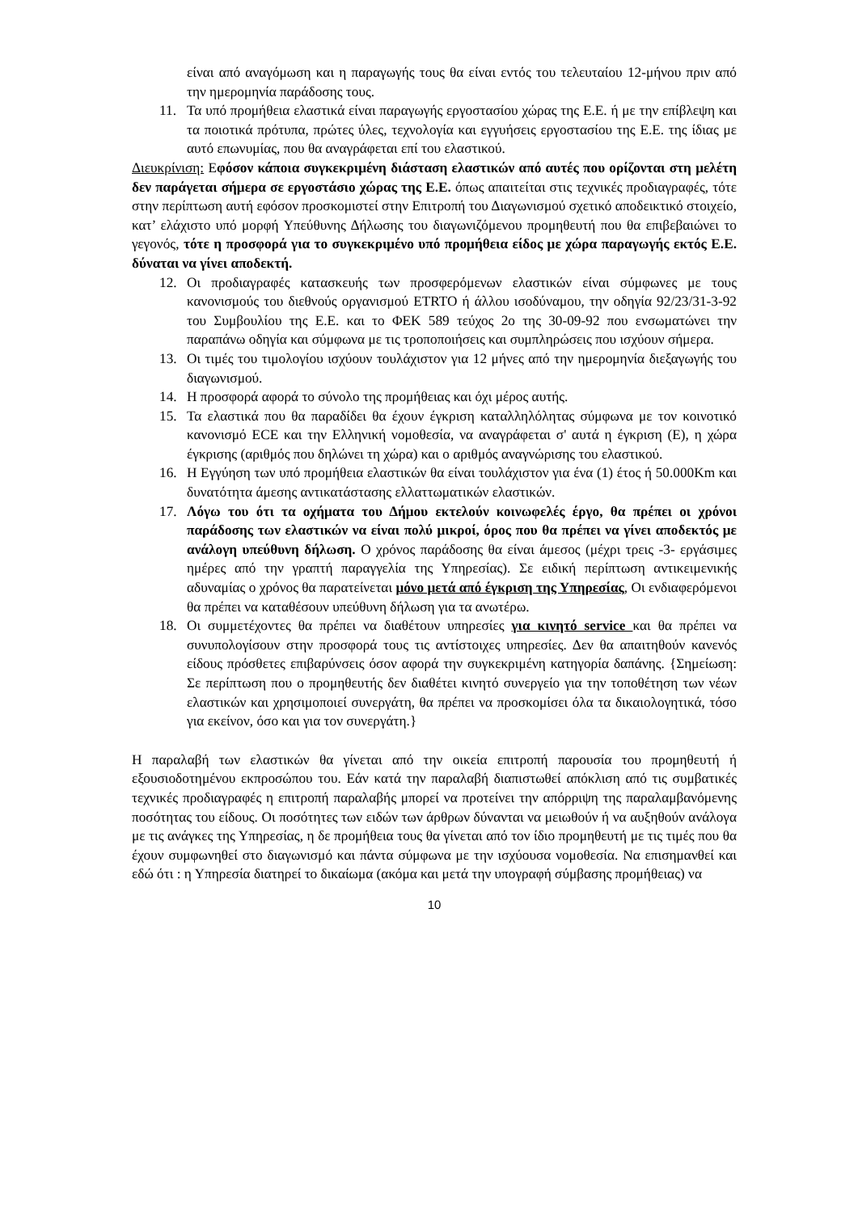είναι από αναγόμωση και η παραγωγής τους θα είναι εντός του τελευταίου 12-μήνου πριν από την ημερομηνία παράδοσης τους.
11. Τα υπό προμήθεια ελαστικά είναι παραγωγής εργοστασίου χώρας της Ε.Ε. ή με την επίβλεψη και τα ποιοτικά πρότυπα, πρώτες ύλες, τεχνολογία και εγγυήσεις εργοστασίου της Ε.Ε. της ίδιας με αυτό επωνυμίας, που θα αναγράφεται επί του ελαστικού.
Διευκρίνιση: Εφόσον κάποια συγκεκριμένη διάσταση ελαστικών από αυτές που ορίζονται στη μελέτη δεν παράγεται σήμερα σε εργοστάσιο χώρας της Ε.Ε. όπως απαιτείται στις τεχνικές προδιαγραφές, τότε στην περίπτωση αυτή εφόσον προσκομιστεί στην Επιτροπή του Διαγωνισμού σχετικό αποδεικτικό στοιχείο, κατ’ ελάχιστο υπό μορφή Υπεύθυνης Δήλωσης του διαγωνιζόμενου προμηθευτή που θα επιβεβαιώνει το γεγονός, τότε η προσφορά για το συγκεκριμένο υπό προμήθεια είδος με χώρα παραγωγής εκτός Ε.Ε. δύναται να γίνει αποδεκτή.
12. Οι προδιαγραφές κατασκευής των προσφερόμενων ελαστικών είναι σύμφωνες με τους κανονισμούς του διεθνούς οργανισμού ETRTO ή άλλου ισοδύναμου, την οδηγία 92/23/31-3-92 του Συμβουλίου της Ε.Ε. και το ΦΕΚ 589 τεύχος 2ο της 30-09-92 που ενσωματώνει την παραπάνω οδηγία και σύμφωνα με τις τροποποιήσεις και συμπληρώσεις που ισχύουν σήμερα.
13. Οι τιμές του τιμολογίου ισχύουν τουλάχιστον για 12 μήνες από την ημερομηνία διεξαγωγής του διαγωνισμού.
14. Η προσφορά αφορά το σύνολο της προμήθειας και όχι μέρος αυτής.
15. Τα ελαστικά που θα παραδίδει θα έχουν έγκριση καταλληλόλητας σύμφωνα με τον κοινοτικό κανονισμό ECE και την Ελληνική νομοθεσία, να αναγράφεται σ' αυτά η έγκριση (Ε), η χώρα έγκρισης (αριθμός που δηλώνει τη χώρα) και ο αριθμός αναγνώρισης του ελαστικού.
16. Η Εγγύηση των υπό προμήθεια ελαστικών θα είναι τουλάχιστον για ένα (1) έτος ή 50.000Km και δυνατότητα άμεσης αντικατάστασης ελλαττωματικών ελαστικών.
17. Λόγω του ότι τα οχήματα του Δήμου εκτελούν κοινωφελές έργο, θα πρέπει οι χρόνοι παράδοσης των ελαστικών να είναι πολύ μικροί, όρος που θα πρέπει να γίνει αποδεκτός με ανάλογη υπεύθυνη δήλωση. Ο χρόνος παράδοσης θα είναι άμεσος (μέχρι τρεις -3- εργάσιμες ημέρες από την γραπτή παραγγελία της Υπηρεσίας). Σε ειδική περίπτωση αντικειμενικής αδυναμίας ο χρόνος θα παρατείνεται μόνο μετά από έγκριση της Υπηρεσίας, Οι ενδιαφερόμενοι θα πρέπει να καταθέσουν υπεύθυνη δήλωση για τα ανωτέρω.
18. Οι συμμετέχοντες θα πρέπει να διαθέτουν υπηρεσίες για κινητό service και θα πρέπει να συνυπολογίσουν στην προσφορά τους τις αντίστοιχες υπηρεσίες. Δεν θα απαιτηθούν κανενός είδους πρόσθετες επιβαρύνσεις όσον αφορά την συγκεκριμένη κατηγορία δαπάνης. {Σημείωση: Σε περίπτωση που ο προμηθευτής δεν διαθέτει κινητό συνεργείο για την τοποθέτηση των νέων ελαστικών και χρησιμοποιεί συνεργάτη, θα πρέπει να προσκομίσει όλα τα δικαιολογητικά, τόσο για εκείνον, όσο και για τον συνεργάτη.}
Η παραλαβή των ελαστικών θα γίνεται από την οικεία επιτροπή παρουσία του προμηθευτή ή εξουσιοδοτημένου εκπροσώπου του. Εάν κατά την παραλαβή διαπιστωθεί απόκλιση από τις συμβατικές τεχνικές προδιαγραφές η επιτροπή παραλαβής μπορεί να προτείνει την απόρριψη της παραλαμβανόμενης ποσότητας του είδους. Οι ποσότητες των ειδών των άρθρων δύνανται να μειωθούν ή να αυξηθούν ανάλογα με τις ανάγκες της Υπηρεσίας, η δε προμήθεια τους θα γίνεται από τον ίδιο προμηθευτή με τις τιμές που θα έχουν συμφωνηθεί στο διαγωνισμό και πάντα σύμφωνα με την ισχύουσα νομοθεσία. Να επισημανθεί και εδώ ότι : η Υπηρεσία διατηρεί το δικαίωμα (ακόμα και μετά την υπογραφή σύμβασης προμήθειας) να
10